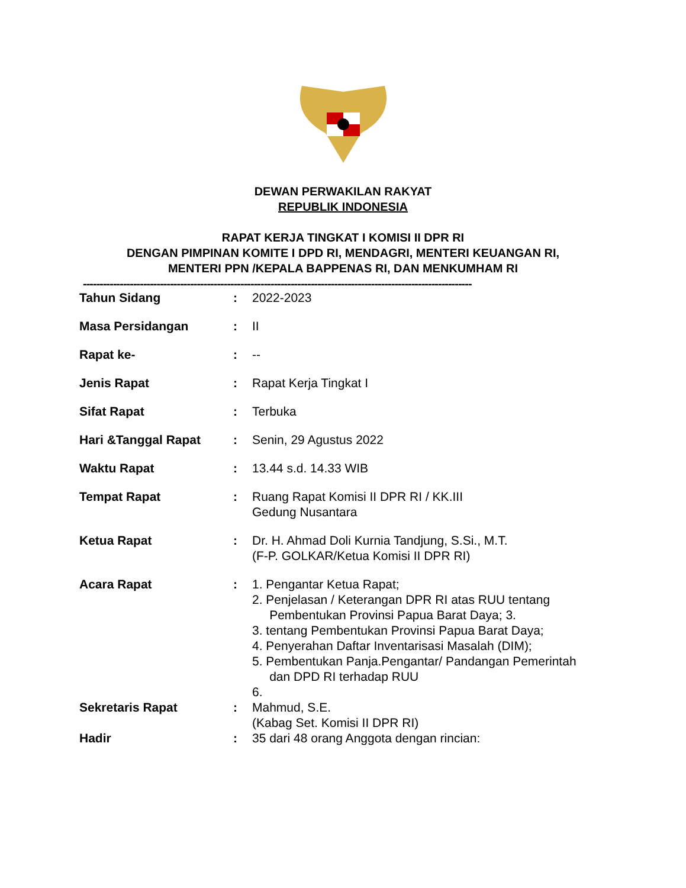DEWAN PERWAKILAN RAKYAT
REPUBLIK INDONESIA
RAPAT KERJA TINGKAT I KOMISI II DPR RI
DENGAN PIMPINAN KOMITE I DPD RI, MENDAGRI, MENTERI KEUANGAN RI,
MENTERI PPN /KEPALA BAPPENAS RI, DAN MENKUMHAM RI
--------------------------------------------------------------------------------------------------------------------
| Tahun Sidang | : | 2022-2023 |
| Masa Persidangan | : | II |
| Rapat ke- | : | -- |
| Jenis Rapat | : | Rapat Kerja Tingkat I |
| Sifat Rapat | : | Terbuka |
| Hari &Tanggal Rapat | : | Senin, 29 Agustus 2022 |
| Waktu Rapat | : | 13.44 s.d. 14.33 WIB |
| Tempat Rapat | : | Ruang Rapat Komisi II DPR RI / KK.III Gedung Nusantara |
| Ketua Rapat | : | Dr. H. Ahmad Doli Kurnia Tandjung, S.Si., M.T. (F-P. GOLKAR/Ketua Komisi II DPR RI) |
| Acara Rapat | : | 1. Pengantar Ketua Rapat; 2. Penjelasan / Keterangan DPR RI atas RUU tentang Pembentukan Provinsi Papua Barat Daya; 3. 3. tentang Pembentukan Provinsi Papua Barat Daya; 4. Penyerahan Daftar Inventarisasi Masalah (DIM); 5. Pembentukan Panja.Pengantar/ Pandangan Pemerintah dan DPD RI terhadap RUU 6. |
| Sekretaris Rapat | : | Mahmud, S.E. (Kabag Set. Komisi II DPR RI) |
| Hadir | : | 35 dari 48 orang Anggota dengan rincian: |